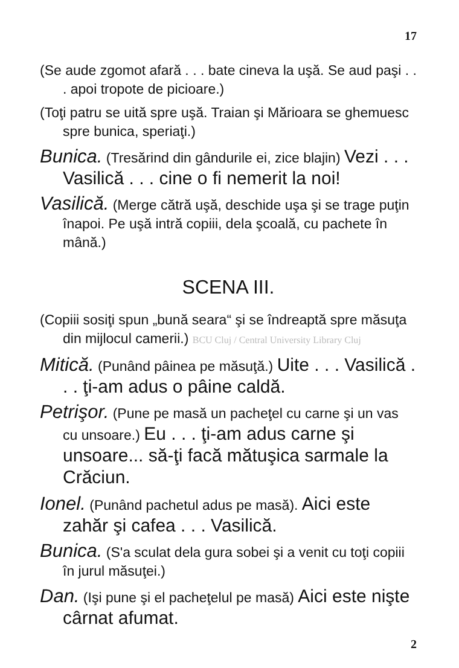17
(Se aude zgomot afară . . . bate cineva la uşă. Se aud paşi . . . apoi tropote de picioare.)
(Toţi patru se uită spre uşă. Traian şi Mărioara se ghemuesc spre bunica, speriaţi.)
Bunica. (Tresărind din gândurile ei, zice blajin) Vezi . . . Vasilică . . . cine o fi nemerit la noi!
Vasilică. (Merge cătră uşă, deschide uşa şi se trage puţin înapoi. Pe uşă intră copiii, dela şcoală, cu pachete în mână.)
SCENA III.
(Copiii sosiţi spun „bună seara“ şi se îndreaptă spre măsuţa din mijlocul camerii.) BCU Cluj / Central University Library Cluj
Mitică. (Punând pâinea pe măsuţă.) Uite . . . Vasilică . . . ţi-am adus o pâine caldă.
Petrişor. (Pune pe masă un pacheţel cu carne şi un vas cu unsoare.) Eu . . . ţi-am adus carne şi unsoare... să-ţi facă mătuşica sarmale la Crăciun.
Ionel. (Punând pachetul adus pe masă). Aici este zahăr şi cafea . . . Vasilică.
Bunica. (S'a sculat dela gura sobei şi a venit cu toţi copiii în jurul măsuţei.)
Dan. (Işi pune şi el pacheţelul pe masă) Aici este nişte cârnat afumat.
2